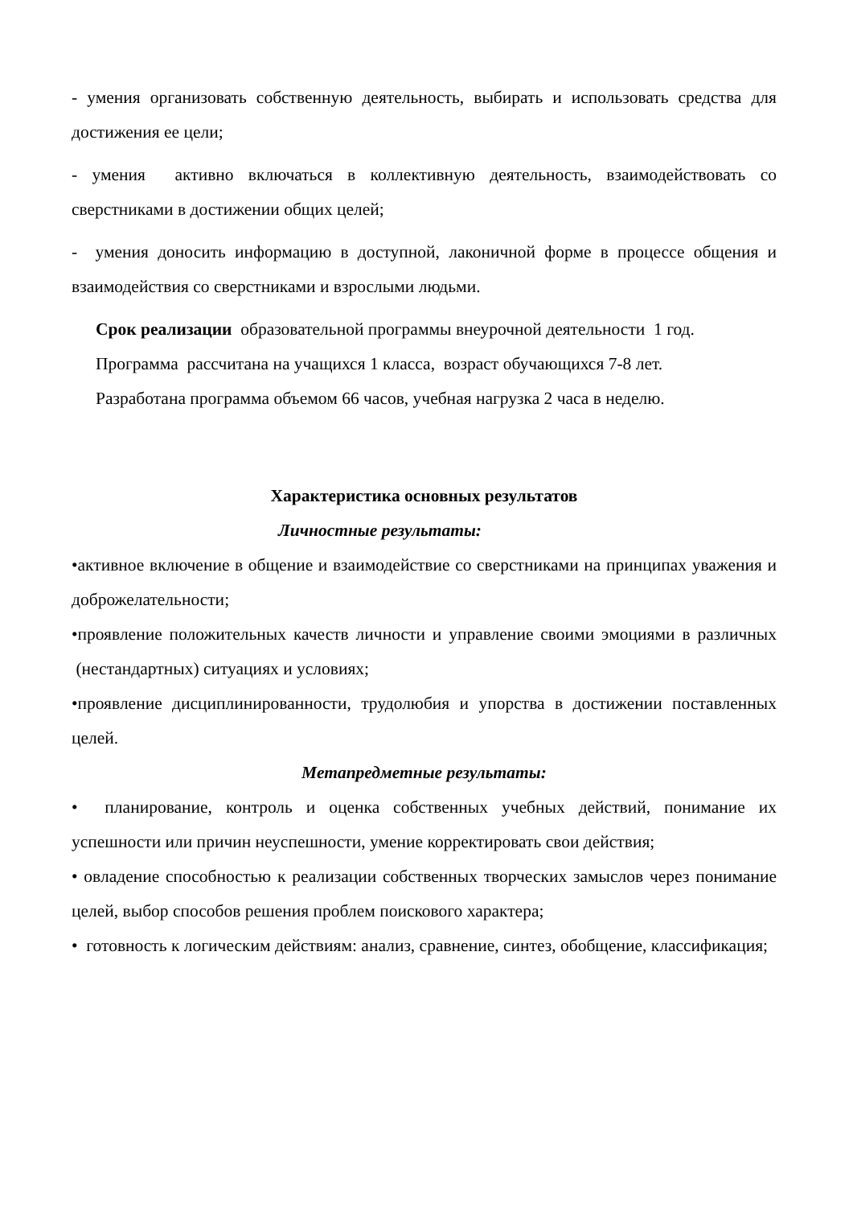- умения организовать собственную деятельность, выбирать и использовать средства для достижения ее цели;
- умения активно включаться в коллективную деятельность, взаимодействовать со сверстниками в достижении общих целей;
- умения доносить информацию в доступной, лаконичной форме в процессе общения и взаимодействия со сверстниками и взрослыми людьми.
Срок реализации образовательной программы внеурочной деятельности 1 год.
Программа рассчитана на учащихся 1 класса, возраст обучающихся 7-8 лет.
Разработана программа объемом 66 часов, учебная нагрузка 2 часа в неделю.
Характеристика основных результатов
Личностные результаты:
•активное включение в общение и взаимодействие со сверстниками на принципах уважения и доброжелательности;
•проявление положительных качеств личности и управление своими эмоциями в различных (нестандартных) ситуациях и условиях;
•проявление дисциплинированности, трудолюбия и упорства в достижении поставленных целей.
Метапредметные результаты:
• планирование, контроль и оценка собственных учебных действий, понимание их успешности или причин неуспешности, умение корректировать свои действия;
• овладение способностью к реализации собственных творческих замыслов через понимание целей, выбор способов решения проблем поискового характера;
• готовность к логическим действиям: анализ, сравнение, синтез, обобщение, классификация;